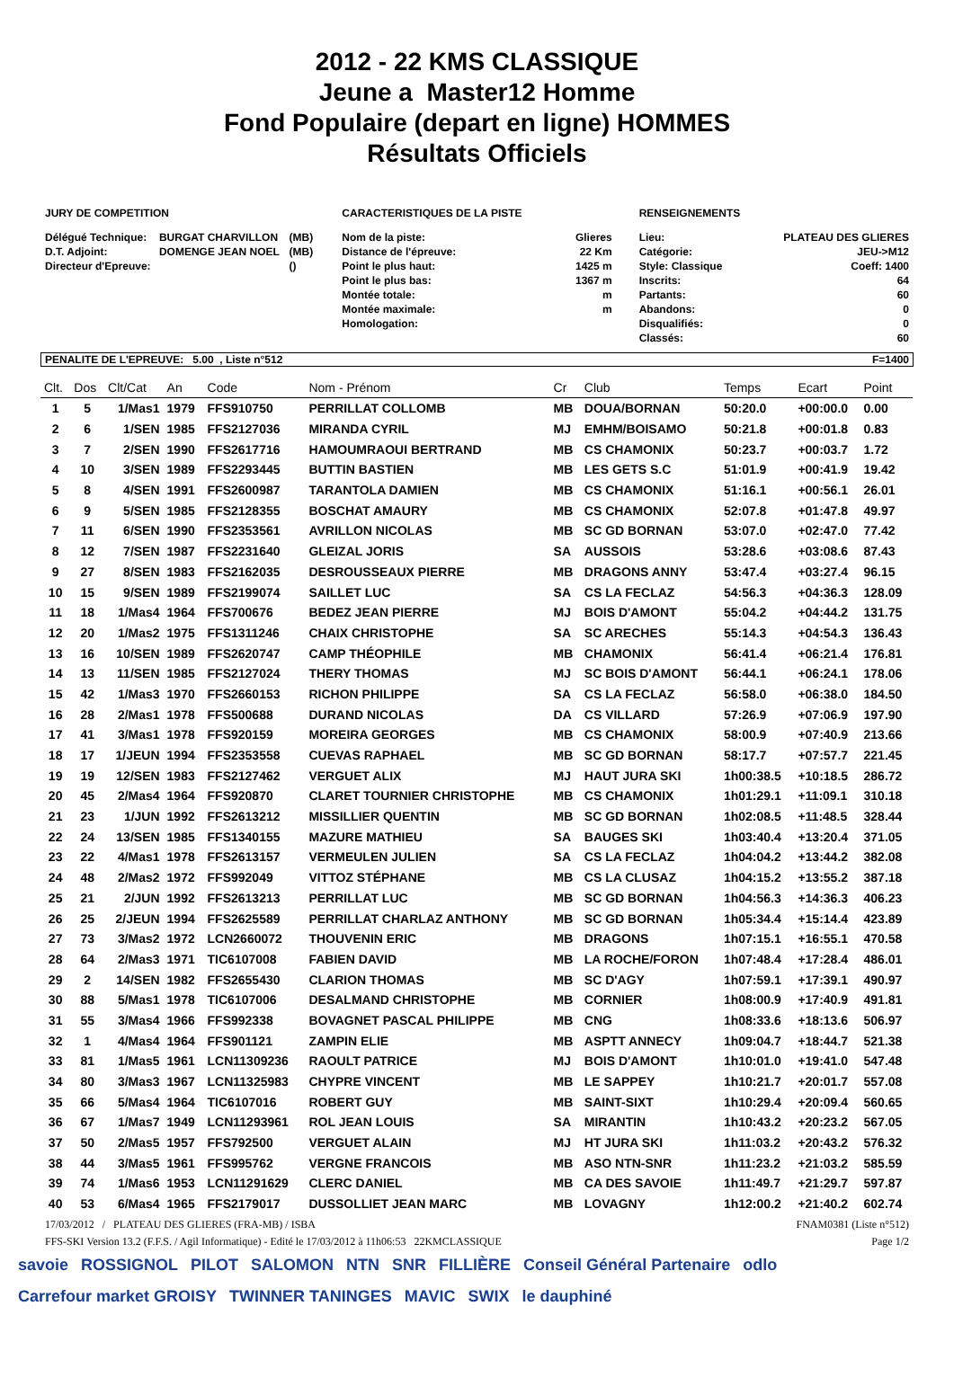2012 - 22 KMS CLASSIQUE
Jeune a Master12 Homme
Fond Populaire (depart en ligne) HOMMES
Résultats Officiels
JURY DE COMPETITION
| Délégué Technique: | BURGAT CHARVILLON | (MB) |
| D.T. Adjoint: | DOMENGE JEAN NOEL | (MB) |
| Directeur d'Epreuve: | | () |
CARACTERISTIQUES DE LA PISTE
| Nom de la piste: | Glieres |
| Distance de l'épreuve: | 22 Km |
| Point le plus haut: | 1425 m |
| Point le plus bas: | 1367 m |
| Montée totale: | m |
| Montée maximale: | m |
| Homologation: | |
RENSEIGNEMENTS
| Lieu: | PLATEAU DES GLIERES |
| Catégorie: | JEU->M12 |
| Style: Classique | Coeff: 1400 |
| Inscrits: | 64 |
| Partants: | 60 |
| Abandons: | 0 |
| Disqualifiés: | 0 |
| Classés: | 60 |
PENALITE DE L'EPREUVE: 5.00 , Liste n°512 F=1400
| Clt. | Dos | Clt/Cat | An | Code | Nom - Prénom | Cr | Club | Temps | Ecart | Point |
| --- | --- | --- | --- | --- | --- | --- | --- | --- | --- | --- |
| 1 | 5 | 1/Mas1 | 1979 | FFS910750 | PERRILLAT COLLOMB | MB | DOUA/BORNAN | 50:20.0 | +00:00.0 | 0.00 |
| 2 | 6 | 1/SEN | 1985 | FFS2127036 | MIRANDA CYRIL | MJ | EMHM/BOISAMO | 50:21.8 | +00:01.8 | 0.83 |
| 3 | 7 | 2/SEN | 1990 | FFS2617716 | HAMOUMRAOUI BERTRAND | MB | CS CHAMONIX | 50:23.7 | +00:03.7 | 1.72 |
| 4 | 10 | 3/SEN | 1989 | FFS2293445 | BUTTIN BASTIEN | MB | LES GETS S.C | 51:01.9 | +00:41.9 | 19.42 |
| 5 | 8 | 4/SEN | 1991 | FFS2600987 | TARANTOLA DAMIEN | MB | CS CHAMONIX | 51:16.1 | +00:56.1 | 26.01 |
| 6 | 9 | 5/SEN | 1985 | FFS2128355 | BOSCHAT AMAURY | MB | CS CHAMONIX | 52:07.8 | +01:47.8 | 49.97 |
| 7 | 11 | 6/SEN | 1990 | FFS2353561 | AVRILLON NICOLAS | MB | SC GD BORNAN | 53:07.0 | +02:47.0 | 77.42 |
| 8 | 12 | 7/SEN | 1987 | FFS2231640 | GLEIZAL JORIS | SA | AUSSOIS | 53:28.6 | +03:08.6 | 87.43 |
| 9 | 27 | 8/SEN | 1983 | FFS2162035 | DESROUSSEAUX PIERRE | MB | DRAGONS ANNY | 53:47.4 | +03:27.4 | 96.15 |
| 10 | 15 | 9/SEN | 1989 | FFS2199074 | SAILLET LUC | SA | CS LA FECLAZ | 54:56.3 | +04:36.3 | 128.09 |
| 11 | 18 | 1/Mas4 | 1964 | FFS700676 | BEDEZ JEAN PIERRE | MJ | BOIS D'AMONT | 55:04.2 | +04:44.2 | 131.75 |
| 12 | 20 | 1/Mas2 | 1975 | FFS1311246 | CHAIX CHRISTOPHE | SA | SC ARECHES | 55:14.3 | +04:54.3 | 136.43 |
| 13 | 16 | 10/SEN | 1989 | FFS2620747 | CAMP THÉOPHILE | MB | CHAMONIX | 56:41.4 | +06:21.4 | 176.81 |
| 14 | 13 | 11/SEN | 1985 | FFS2127024 | THERY THOMAS | MJ | SC BOIS D'AMONT | 56:44.1 | +06:24.1 | 178.06 |
| 15 | 42 | 1/Mas3 | 1970 | FFS2660153 | RICHON PHILIPPE | SA | CS LA FECLAZ | 56:58.0 | +06:38.0 | 184.50 |
| 16 | 28 | 2/Mas1 | 1978 | FFS500688 | DURAND NICOLAS | DA | CS VILLARD | 57:26.9 | +07:06.9 | 197.90 |
| 17 | 41 | 3/Mas1 | 1978 | FFS920159 | MOREIRA GEORGES | MB | CS CHAMONIX | 58:00.9 | +07:40.9 | 213.66 |
| 18 | 17 | 1/JEUN | 1994 | FFS2353558 | CUEVAS RAPHAEL | MB | SC GD BORNAN | 58:17.7 | +07:57.7 | 221.45 |
| 19 | 19 | 12/SEN | 1983 | FFS2127462 | VERGUET ALIX | MJ | HAUT JURA SKI | 1h00:38.5 | +10:18.5 | 286.72 |
| 20 | 45 | 2/Mas4 | 1964 | FFS920870 | CLARET TOURNIER CHRISTOPHE | MB | CS CHAMONIX | 1h01:29.1 | +11:09.1 | 310.18 |
| 21 | 23 | 1/JUN | 1992 | FFS2613212 | MISSILLIER QUENTIN | MB | SC GD BORNAN | 1h02:08.5 | +11:48.5 | 328.44 |
| 22 | 24 | 13/SEN | 1985 | FFS1340155 | MAZURE MATHIEU | SA | BAUGES SKI | 1h03:40.4 | +13:20.4 | 371.05 |
| 23 | 22 | 4/Mas1 | 1978 | FFS2613157 | VERMEULEN JULIEN | SA | CS LA FECLAZ | 1h04:04.2 | +13:44.2 | 382.08 |
| 24 | 48 | 2/Mas2 | 1972 | FFS992049 | VITTOZ STÉPHANE | MB | CS LA CLUSAZ | 1h04:15.2 | +13:55.2 | 387.18 |
| 25 | 21 | 2/JUN | 1992 | FFS2613213 | PERRILLAT LUC | MB | SC GD BORNAN | 1h04:56.3 | +14:36.3 | 406.23 |
| 26 | 25 | 2/JEUN | 1994 | FFS2625589 | PERRILLAT CHARLAZ ANTHONY | MB | SC GD BORNAN | 1h05:34.4 | +15:14.4 | 423.89 |
| 27 | 73 | 3/Mas2 | 1972 | LCN2660072 | THOUVENIN ERIC | MB | DRAGONS | 1h07:15.1 | +16:55.1 | 470.58 |
| 28 | 64 | 2/Mas3 | 1971 | TIC6107008 | FABIEN DAVID | MB | LA ROCHE/FORON | 1h07:48.4 | +17:28.4 | 486.01 |
| 29 | 2 | 14/SEN | 1982 | FFS2655430 | CLARION THOMAS | MB | SC D'AGY | 1h07:59.1 | +17:39.1 | 490.97 |
| 30 | 88 | 5/Mas1 | 1978 | TIC6107006 | DESALMAND CHRISTOPHE | MB | CORNIER | 1h08:00.9 | +17:40.9 | 491.81 |
| 31 | 55 | 3/Mas4 | 1966 | FFS992338 | BOVAGNET PASCAL PHILIPPE | MB | CNG | 1h08:33.6 | +18:13.6 | 506.97 |
| 32 | 1 | 4/Mas4 | 1964 | FFS901121 | ZAMPIN ELIE | MB | ASPTT ANNECY | 1h09:04.7 | +18:44.7 | 521.38 |
| 33 | 81 | 1/Mas5 | 1961 | LCN11309236 | RAOULT PATRICE | MJ | BOIS D'AMONT | 1h10:01.0 | +19:41.0 | 547.48 |
| 34 | 80 | 3/Mas3 | 1967 | LCN11325983 | CHYPRE VINCENT | MB | LE SAPPEY | 1h10:21.7 | +20:01.7 | 557.08 |
| 35 | 66 | 5/Mas4 | 1964 | TIC6107016 | ROBERT GUY | MB | SAINT-SIXT | 1h10:29.4 | +20:09.4 | 560.65 |
| 36 | 67 | 1/Mas7 | 1949 | LCN11293961 | ROL JEAN LOUIS | SA | MIRANTIN | 1h10:43.2 | +20:23.2 | 567.05 |
| 37 | 50 | 2/Mas5 | 1957 | FFS792500 | VERGUET ALAIN | MJ | HT JURA SKI | 1h11:03.2 | +20:43.2 | 576.32 |
| 38 | 44 | 3/Mas5 | 1961 | FFS995762 | VERGNE FRANCOIS | MB | ASO NTN-SNR | 1h11:23.2 | +21:03.2 | 585.59 |
| 39 | 74 | 1/Mas6 | 1953 | LCN11291629 | CLERC DANIEL | MB | CA DES SAVOIE | 1h11:49.7 | +21:29.7 | 597.87 |
| 40 | 53 | 6/Mas4 | 1965 | FFS2179017 | DUSSOLLIET JEAN MARC | MB | LOVAGNY | 1h12:00.2 | +21:40.2 | 602.74 |
17/03/2012 / PLATEAU DES GLIERES (FRA-MB) / ISBA FNAM0381 (Liste n°512)
FFS-SKI Version 13.2 (F.F.S. / Agil Informatique) - Edité le 17/03/2012 à 11h06:53 22KMCLASSIQUE Page 1/2
savoie ROSSIGNOL PILOT SALOMON NTN SNR FILLIÈRE Conseil Général Partenaire odlo Carrefour market GROISY TWINNER TANINGES MAVIC SWIX le dauphiné